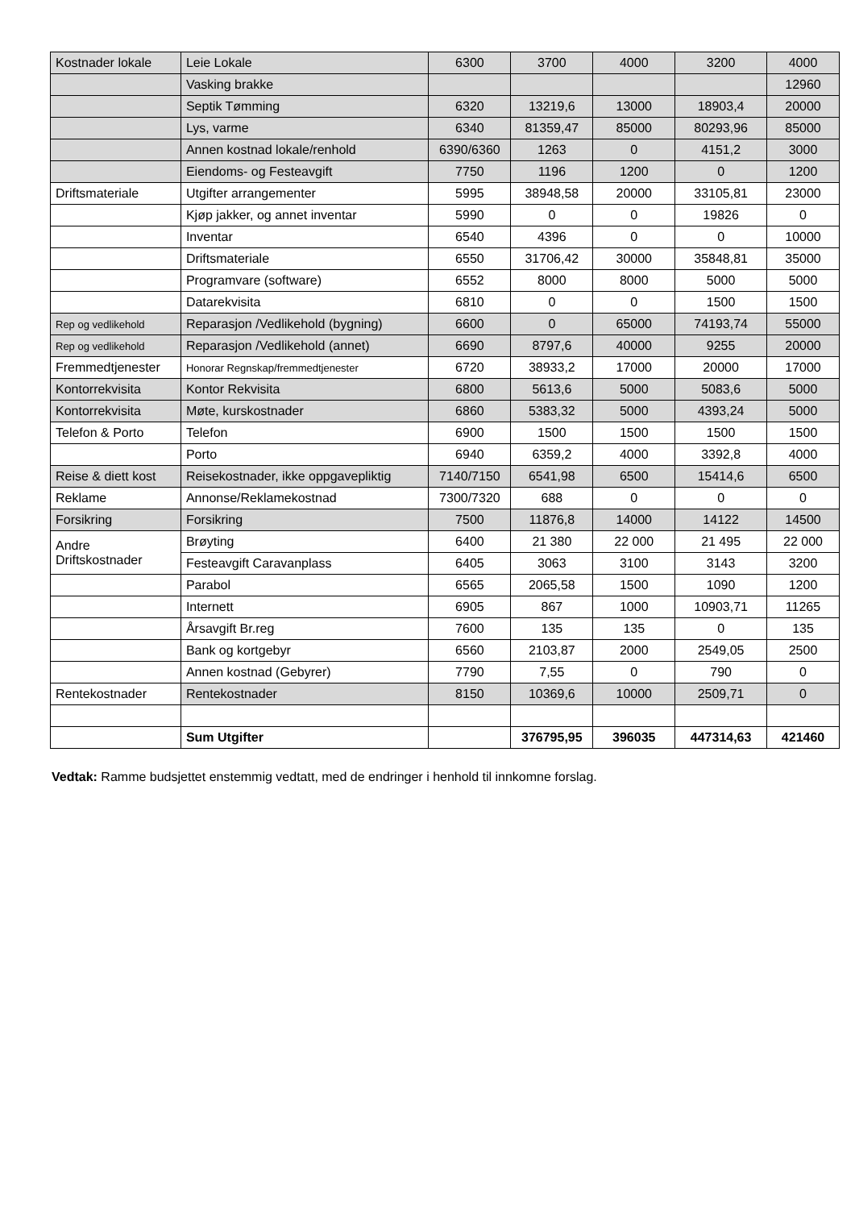| Kostnader lokale | Leie Lokale | 6300 | 3700 | 4000 | 3200 | 4000 |
| | Vasking brakke | | | | | 12960 |
| | Septik Tømming | 6320 | 13219,6 | 13000 | 18903,4 | 20000 |
| | Lys, varme | 6340 | 81359,47 | 85000 | 80293,96 | 85000 |
| | Annen kostnad lokale/renhold | 6390/6360 | 1263 | 0 | 4151,2 | 3000 |
| | Eiendoms- og Festeavgift | 7750 | 1196 | 1200 | 0 | 1200 |
| Driftsmateriale | Utgifter arrangementer | 5995 | 38948,58 | 20000 | 33105,81 | 23000 |
| | Kjøp jakker, og annet inventar | 5990 | 0 | 0 | 19826 | 0 |
| | Inventar | 6540 | 4396 | 0 | 0 | 10000 |
| | Driftsmateriale | 6550 | 31706,42 | 30000 | 35848,81 | 35000 |
| | Programvare (software) | 6552 | 8000 | 8000 | 5000 | 5000 |
| | Datarekvisita | 6810 | 0 | 0 | 1500 | 1500 |
| Rep og vedlikehold | Reparasjon /Vedlikehold (bygning) | 6600 | 0 | 65000 | 74193,74 | 55000 |
| Rep og vedlikehold | Reparasjon /Vedlikehold (annet) | 6690 | 8797,6 | 40000 | 9255 | 20000 |
| Fremmedtjenester | Honorar Regnskap/fremmedtjenester | 6720 | 38933,2 | 17000 | 20000 | 17000 |
| Kontorrekvisita | Kontor Rekvisita | 6800 | 5613,6 | 5000 | 5083,6 | 5000 |
| Kontorrekvisita | Møte, kurskostnader | 6860 | 5383,32 | 5000 | 4393,24 | 5000 |
| Telefon & Porto | Telefon | 6900 | 1500 | 1500 | 1500 | 1500 |
| | Porto | 6940 | 6359,2 | 4000 | 3392,8 | 4000 |
| Reise & diett kost | Reisekostnader, ikke oppgavepliktig | 7140/7150 | 6541,98 | 6500 | 15414,6 | 6500 |
| Reklame | Annonse/Reklamekostnad | 7300/7320 | 688 | 0 | 0 | 0 |
| Forsikring | Forsikring | 7500 | 11876,8 | 14000 | 14122 | 14500 |
| Andre Driftskostnader | Brøyting | 6400 | 21 380 | 22 000 | 21 495 | 22 000 |
| | Festeavgift Caravanplass | 6405 | 3063 | 3100 | 3143 | 3200 |
| | Parabol | 6565 | 2065,58 | 1500 | 1090 | 1200 |
| | Internett | 6905 | 867 | 1000 | 10903,71 | 11265 |
| | Årsavgift Br.reg | 7600 | 135 | 135 | 0 | 135 |
| | Bank og kortgebyr | 6560 | 2103,87 | 2000 | 2549,05 | 2500 |
| | Annen kostnad (Gebyrer) | 7790 | 7,55 | 0 | 790 | 0 |
| Rentekostnader | Rentekostnader | 8150 | 10369,6 | 10000 | 2509,71 | 0 |
| | Sum Utgifter | | 376795,95 | 396035 | 447314,63 | 421460 |
Vedtak: Ramme budsjettet enstemmig vedtatt, med de endringer i henhold til innkomne forslag.